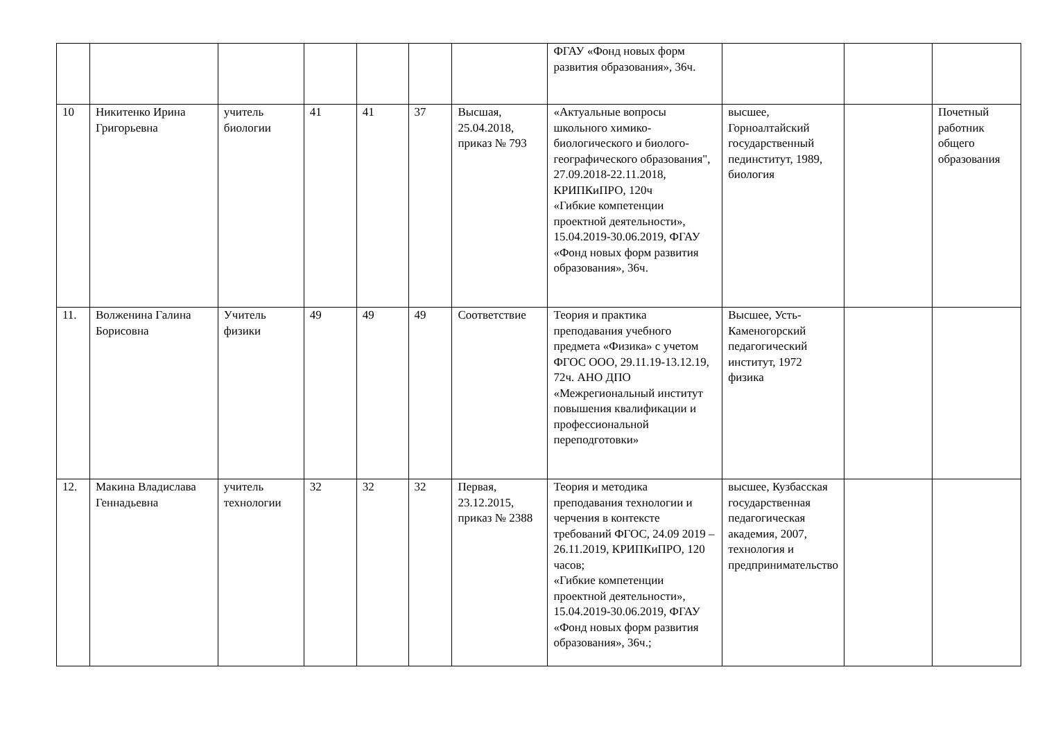| | | | | | | | ФГАУ «Фонд новых форм развития образования», 36ч. | | | |
| 10 | Никитенко Ирина Григорьевна | учитель биологии | 41 | 41 | 37 | Высшая, 25.04.2018, приказ № 793 | «Актуальные вопросы школьного химико-биологического и биолого-географического образования", 27.09.2018-22.11.2018, КРИПКиПРО, 120ч «Гибкие компетенции проектной деятельности», 15.04.2019-30.06.2019, ФГАУ «Фонд новых форм развития образования», 36ч. | высшее, Горноалтайский государственный пединститут, 1989, биология | | Почетный работник общего образования |
| 11. | Волженина Галина Борисовна | Учитель физики | 49 | 49 | 49 | Соответствие | Теория и практика преподавания учебного предмета «Физика» с учетом ФГОС ООО, 29.11.19-13.12.19, 72ч. АНО ДПО «Межрегиональный институт повышения квалификации и профессиональной переподготовки» | Высшее, Усть-Каменогорский педагогический институт, 1972 физика | | |
| 12. | Макина Владислава Геннадьевна | учитель технологии | 32 | 32 | 32 | Первая, 23.12.2015, приказ № 2388 | Теория и методика преподавания технологии и черчения в контексте требований ФГОС, 24.09 2019 – 26.11.2019, КРИПКиПРО, 120 часов; «Гибкие компетенции проектной деятельности», 15.04.2019-30.06.2019, ФГАУ «Фонд новых форм развития образования», 36ч.; | высшее, Кузбасская государственная педагогическая академия, 2007, технология и предпринимательство | | |